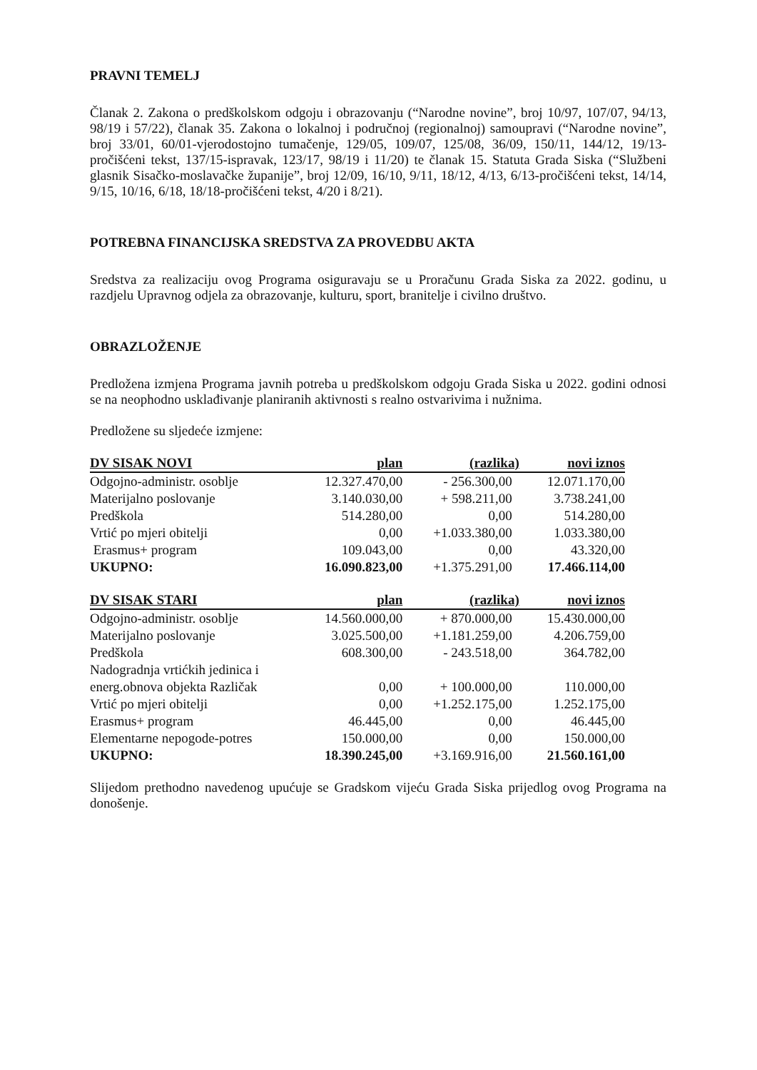PRAVNI TEMELJ
Članak 2. Zakona o predškolskom odgoju i obrazovanju (“Narodne novine”, broj 10/97, 107/07, 94/13, 98/19 i 57/22), članak 35. Zakona o lokalnoj i područnoj (regionalnoj) samoupravi (“Narodne novine”, broj 33/01, 60/01-vjerodostojno tumačenje, 129/05, 109/07, 125/08, 36/09, 150/11, 144/12, 19/13-pročišćeni tekst, 137/15-ispravak, 123/17, 98/19 i 11/20) te članak 15. Statuta Grada Siska (“Službeni glasnik Sisačko-moslavačke županije”, broj 12/09, 16/10, 9/11, 18/12, 4/13, 6/13-pročišćeni tekst, 14/14, 9/15, 10/16, 6/18, 18/18-pročišćeni tekst, 4/20 i 8/21).
POTREBNA FINANCIJSKA SREDSTVA ZA PROVEDBU AKTA
Sredstva za realizaciju ovog Programa osiguravaju se u Proračunu Grada Siska za 2022. godinu, u razdjelu Upravnog odjela za obrazovanje, kulturu, sport, branitelje i civilno društvo.
OBRAZLOŽENJE
Predložena izmjena Programa javnih potreba u predškolskom odgoju Grada Siska u 2022. godini odnosi se na neophodno usklađivanje planiranih aktivnosti s realno ostvarivima i nužnima.
Predložene su sljedeće izmjene:
| DV SISAK NOVI | plan | (razlika) | novi iznos |
| --- | --- | --- | --- |
| Odgojno-administr. osoblje | 12.327.470,00 | - 256.300,00 | 12.071.170,00 |
| Materijalno poslovanje | 3.140.030,00 | + 598.211,00 | 3.738.241,00 |
| Predškola | 514.280,00 | 0,00 | 514.280,00 |
| Vrtić po mjeri obitelji | 0,00 | +1.033.380,00 | 1.033.380,00 |
| Erasmus+ program | 109.043,00 | 0,00 | 43.320,00 |
| UKUPNO: | 16.090.823,00 | +1.375.291,00 | 17.466.114,00 |
| DV SISAK STARI | plan | (razlika) | novi iznos |
| --- | --- | --- | --- |
| Odgojno-administr. osoblje | 14.560.000,00 | + 870.000,00 | 15.430.000,00 |
| Materijalno poslovanje | 3.025.500,00 | +1.181.259,00 | 4.206.759,00 |
| Predškola | 608.300,00 | - 243.518,00 | 364.782,00 |
| Nadogradnja vrtićkih jedinica i energ.obnova objekta Različak | 0,00 | + 100.000,00 | 110.000,00 |
| Vrtić po mjeri obitelji | 0,00 | +1.252.175,00 | 1.252.175,00 |
| Erasmus+ program | 46.445,00 | 0,00 | 46.445,00 |
| Elementarne nepogode-potres | 150.000,00 | 0,00 | 150.000,00 |
| UKUPNO: | 18.390.245,00 | +3.169.916,00 | 21.560.161,00 |
Slijedom prethodno navedenog upućuje se Gradskom vijeću Grada Siska prijedlog ovog Programa na donošenje.